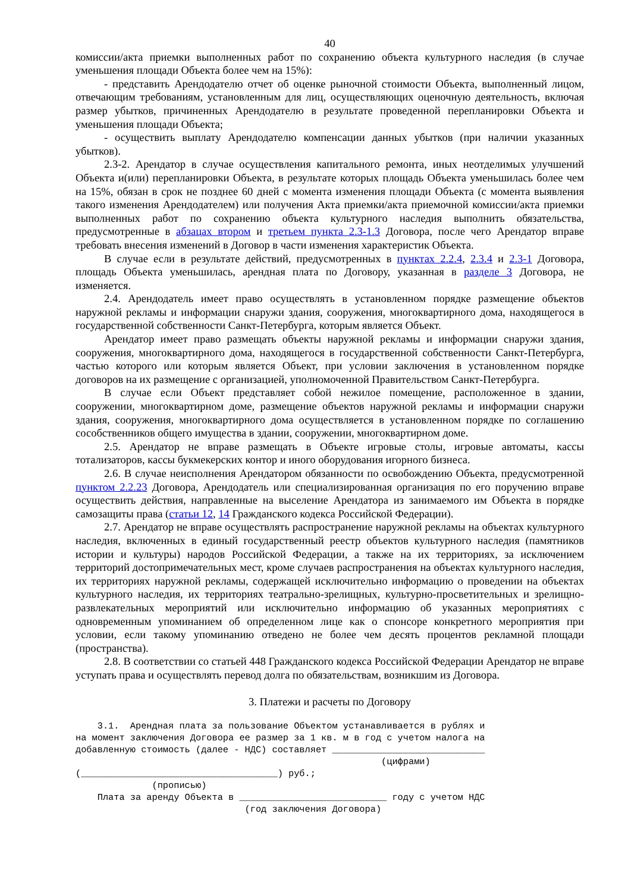40
комиссии/акта приемки выполненных работ по сохранению объекта культурного наследия (в случае уменьшения площади Объекта более чем на 15%):
- представить Арендодателю отчет об оценке рыночной стоимости Объекта, выполненный лицом, отвечающим требованиям, установленным для лиц, осуществляющих оценочную деятельность, включая размер убытков, причиненных Арендодателю в результате проведенной перепланировки Объекта и уменьшения площади Объекта;
- осуществить выплату Арендодателю компенсации данных убытков (при наличии указанных убытков).
2.3-2. Арендатор в случае осуществления капитального ремонта, иных неотделимых улучшений Объекта и(или) перепланировки Объекта, в результате которых площадь Объекта уменьшилась более чем на 15%, обязан в срок не позднее 60 дней с момента изменения площади Объекта (с момента выявления такого изменения Арендодателем) или получения Акта приемки/акта приемочной комиссии/акта приемки выполненных работ по сохранению объекта культурного наследия выполнить обязательства, предусмотренные в абзацах втором и третьем пункта 2.3-1.3 Договора, после чего Арендатор вправе требовать внесения изменений в Договор в части изменения характеристик Объекта.
В случае если в результате действий, предусмотренных в пунктах 2.2.4, 2.3.4 и 2.3-1 Договора, площадь Объекта уменьшилась, арендная плата по Договору, указанная в разделе 3 Договора, не изменяется.
2.4. Арендодатель имеет право осуществлять в установленном порядке размещение объектов наружной рекламы и информации снаружи здания, сооружения, многоквартирного дома, находящегося в государственной собственности Санкт-Петербурга, которым является Объект.
Арендатор имеет право размещать объекты наружной рекламы и информации снаружи здания, сооружения, многоквартирного дома, находящегося в государственной собственности Санкт-Петербурга, частью которого или которым является Объект, при условии заключения в установленном порядке договоров на их размещение с организацией, уполномоченной Правительством Санкт-Петербурга.
В случае если Объект представляет собой нежилое помещение, расположенное в здании, сооружении, многоквартирном доме, размещение объектов наружной рекламы и информации снаружи здания, сооружения, многоквартирного дома осуществляется в установленном порядке по соглашению сособственников общего имущества в здании, сооружении, многоквартирном доме.
2.5. Арендатор не вправе размещать в Объекте игровые столы, игровые автоматы, кассы тотализаторов, кассы букмекерских контор и иного оборудования игорного бизнеса.
2.6. В случае неисполнения Арендатором обязанности по освобождению Объекта, предусмотренной пунктом 2.2.23 Договора, Арендодатель или специализированная организация по его поручению вправе осуществить действия, направленные на выселение Арендатора из занимаемого им Объекта в порядке самозащиты права (статьи 12, 14 Гражданского кодекса Российской Федерации).
2.7. Арендатор не вправе осуществлять распространение наружной рекламы на объектах культурного наследия, включенных в единый государственный реестр объектов культурного наследия (памятников истории и культуры) народов Российской Федерации, а также на их территориях, за исключением территорий достопримечательных мест, кроме случаев распространения на объектах культурного наследия, их территориях наружной рекламы, содержащей исключительно информацию о проведении на объектах культурного наследия, их территориях театрально-зрелищных, культурно-просветительных и зрелищно-развлекательных мероприятий или исключительно информацию об указанных мероприятиях с одновременным упоминанием об определенном лице как о спонсоре конкретного мероприятия при условии, если такому упоминанию отведено не более чем десять процентов рекламной площади (пространства).
2.8. В соответствии со статьей 448 Гражданского кодекса Российской Федерации Арендатор не вправе уступать права и осуществлять перевод долга по обязательствам, возникшим из Договора.
3. Платежи и расчеты по Договору
    3.1.  Арендная плата за пользование Объектом устанавливается в рублях и
на момент заключения Договора ее размер за 1 кв. м в год с учетом налога на
добавленную стоимость (далее - НДС) составляет ____________________________
                                                        (цифрами)
(____________________________________) руб.;
              (прописью)
    Плата за аренду Объекта в ___________________________ году с учетом НДС
                               (год заключения Договора)